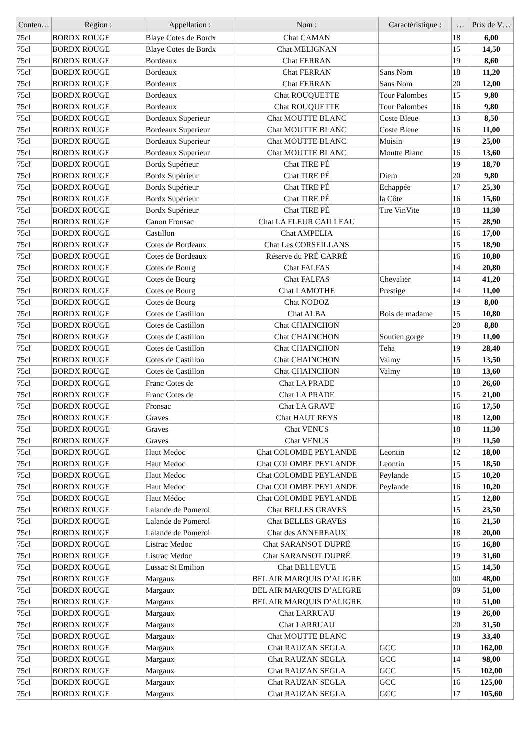| Conten… | Région : | Appellation : | Nom : | Caractéristique : | … | Prix de V… |
| --- | --- | --- | --- | --- | --- | --- |
| 75cl | BORDX ROUGE | Blaye Cotes de Bordx | Chat CAMAN | | 18 | 6,00 |
| 75cl | BORDX ROUGE | Blaye Cotes de Bordx | Chat MELIGNAN | | 15 | 14,50 |
| 75cl | BORDX ROUGE | Bordeaux | Chat FERRAN | | 19 | 8,60 |
| 75cl | BORDX ROUGE | Bordeaux | Chat FERRAN | Sans Nom | 18 | 11,20 |
| 75cl | BORDX ROUGE | Bordeaux | Chat FERRAN | Sans Nom | 20 | 12,00 |
| 75cl | BORDX ROUGE | Bordeaux | Chat ROUQUETTE | Tour Palombes | 15 | 9,80 |
| 75cl | BORDX ROUGE | Bordeaux | Chat ROUQUETTE | Tour Palombes | 16 | 9,80 |
| 75cl | BORDX ROUGE | Bordeaux Superieur | Chat MOUTTE BLANC | Coste Bleue | 13 | 8,50 |
| 75cl | BORDX ROUGE | Bordeaux Superieur | Chat MOUTTE BLANC | Coste Bleue | 16 | 11,00 |
| 75cl | BORDX ROUGE | Bordeaux Superieur | Chat MOUTTE BLANC | Moisin | 19 | 25,00 |
| 75cl | BORDX ROUGE | Bordeaux Superieur | Chat MOUTTE BLANC | Moutte Blanc | 16 | 13,60 |
| 75cl | BORDX ROUGE | Bordx Supérieur | Chat TIRE PÉ | | 19 | 18,70 |
| 75cl | BORDX ROUGE | Bordx Supérieur | Chat TIRE PÉ | Diem | 20 | 9,80 |
| 75cl | BORDX ROUGE | Bordx Supérieur | Chat TIRE PÉ | Echappée | 17 | 25,30 |
| 75cl | BORDX ROUGE | Bordx Supérieur | Chat TIRE PÉ | la Côte | 16 | 15,60 |
| 75cl | BORDX ROUGE | Bordx Supérieur | Chat TIRE PÉ | Tire VinVite | 18 | 11,30 |
| 75cl | BORDX ROUGE | Canon Fronsac | Chat LA FLEUR CAILLEAU | | 15 | 28,90 |
| 75cl | BORDX ROUGE | Castillon | Chat AMPELIA | | 16 | 17,00 |
| 75cl | BORDX ROUGE | Cotes de Bordeaux | Chat Les CORSEILLANS | | 15 | 18,90 |
| 75cl | BORDX ROUGE | Cotes de Bordeaux | Réserve du PRÉ CARRÉ | | 16 | 10,80 |
| 75cl | BORDX ROUGE | Cotes de Bourg | Chat FALFAS | | 14 | 20,80 |
| 75cl | BORDX ROUGE | Cotes de Bourg | Chat FALFAS | Chevalier | 14 | 41,20 |
| 75cl | BORDX ROUGE | Cotes de Bourg | Chat LAMOTHE | Prestige | 14 | 11,00 |
| 75cl | BORDX ROUGE | Cotes de Bourg | Chat NODOZ | | 19 | 8,00 |
| 75cl | BORDX ROUGE | Cotes de Castillon | Chat ALBA | Bois de madame | 15 | 10,80 |
| 75cl | BORDX ROUGE | Cotes de Castillon | Chat CHAINCHON | | 20 | 8,80 |
| 75cl | BORDX ROUGE | Cotes de Castillon | Chat CHAINCHON | Soutien gorge | 19 | 11,00 |
| 75cl | BORDX ROUGE | Cotes de Castillon | Chat CHAINCHON | Teha | 19 | 28,40 |
| 75cl | BORDX ROUGE | Cotes de Castillon | Chat CHAINCHON | Valmy | 15 | 13,50 |
| 75cl | BORDX ROUGE | Cotes de Castillon | Chat CHAINCHON | Valmy | 18 | 13,60 |
| 75cl | BORDX ROUGE | Franc Cotes de | Chat LA PRADE | | 10 | 26,60 |
| 75cl | BORDX ROUGE | Franc Cotes de | Chat LA PRADE | | 15 | 21,00 |
| 75cl | BORDX ROUGE | Fronsac | Chat LA GRAVE | | 16 | 17,50 |
| 75cl | BORDX ROUGE | Graves | Chat HAUT REYS | | 18 | 12,00 |
| 75cl | BORDX ROUGE | Graves | Chat VENUS | | 18 | 11,30 |
| 75cl | BORDX ROUGE | Graves | Chat VENUS | | 19 | 11,50 |
| 75cl | BORDX ROUGE | Haut Medoc | Chat COLOMBE PEYLANDE | Leontin | 12 | 18,00 |
| 75cl | BORDX ROUGE | Haut Medoc | Chat COLOMBE PEYLANDE | Leontin | 15 | 18,50 |
| 75cl | BORDX ROUGE | Haut Medoc | Chat COLOMBE PEYLANDE | Peylande | 15 | 10,20 |
| 75cl | BORDX ROUGE | Haut Medoc | Chat COLOMBE PEYLANDE | Peylande | 16 | 10,20 |
| 75cl | BORDX ROUGE | Haut Médoc | Chat COLOMBE PEYLANDE | | 15 | 12,80 |
| 75cl | BORDX ROUGE | Lalande de Pomerol | Chat BELLES GRAVES | | 15 | 23,50 |
| 75cl | BORDX ROUGE | Lalande de Pomerol | Chat BELLES GRAVES | | 16 | 21,50 |
| 75cl | BORDX ROUGE | Lalande de Pomerol | Chat des ANNEREAUX | | 18 | 20,00 |
| 75cl | BORDX ROUGE | Listrac Medoc | Chat SARANSOT DUPRÉ | | 16 | 16,80 |
| 75cl | BORDX ROUGE | Listrac Medoc | Chat SARANSOT DUPRÉ | | 19 | 31,60 |
| 75cl | BORDX ROUGE | Lussac St Emilion | Chat BELLEVUE | | 15 | 14,50 |
| 75cl | BORDX ROUGE | Margaux | BEL AIR MARQUIS D’ALIGRE | | 00 | 48,00 |
| 75cl | BORDX ROUGE | Margaux | BEL AIR MARQUIS D’ALIGRE | | 09 | 51,00 |
| 75cl | BORDX ROUGE | Margaux | BEL AIR MARQUIS D’ALIGRE | | 10 | 51,00 |
| 75cl | BORDX ROUGE | Margaux | Chat LARRUAU | | 19 | 26,00 |
| 75cl | BORDX ROUGE | Margaux | Chat LARRUAU | | 20 | 31,50 |
| 75cl | BORDX ROUGE | Margaux | Chat MOUTTE BLANC | | 19 | 33,40 |
| 75cl | BORDX ROUGE | Margaux | Chat RAUZAN SEGLA | GCC | 10 | 162,00 |
| 75cl | BORDX ROUGE | Margaux | Chat RAUZAN SEGLA | GCC | 14 | 98,00 |
| 75cl | BORDX ROUGE | Margaux | Chat RAUZAN SEGLA | GCC | 15 | 102,00 |
| 75cl | BORDX ROUGE | Margaux | Chat RAUZAN SEGLA | GCC | 16 | 125,00 |
| 75cl | BORDX ROUGE | Margaux | Chat RAUZAN SEGLA | GCC | 17 | 105,60 |